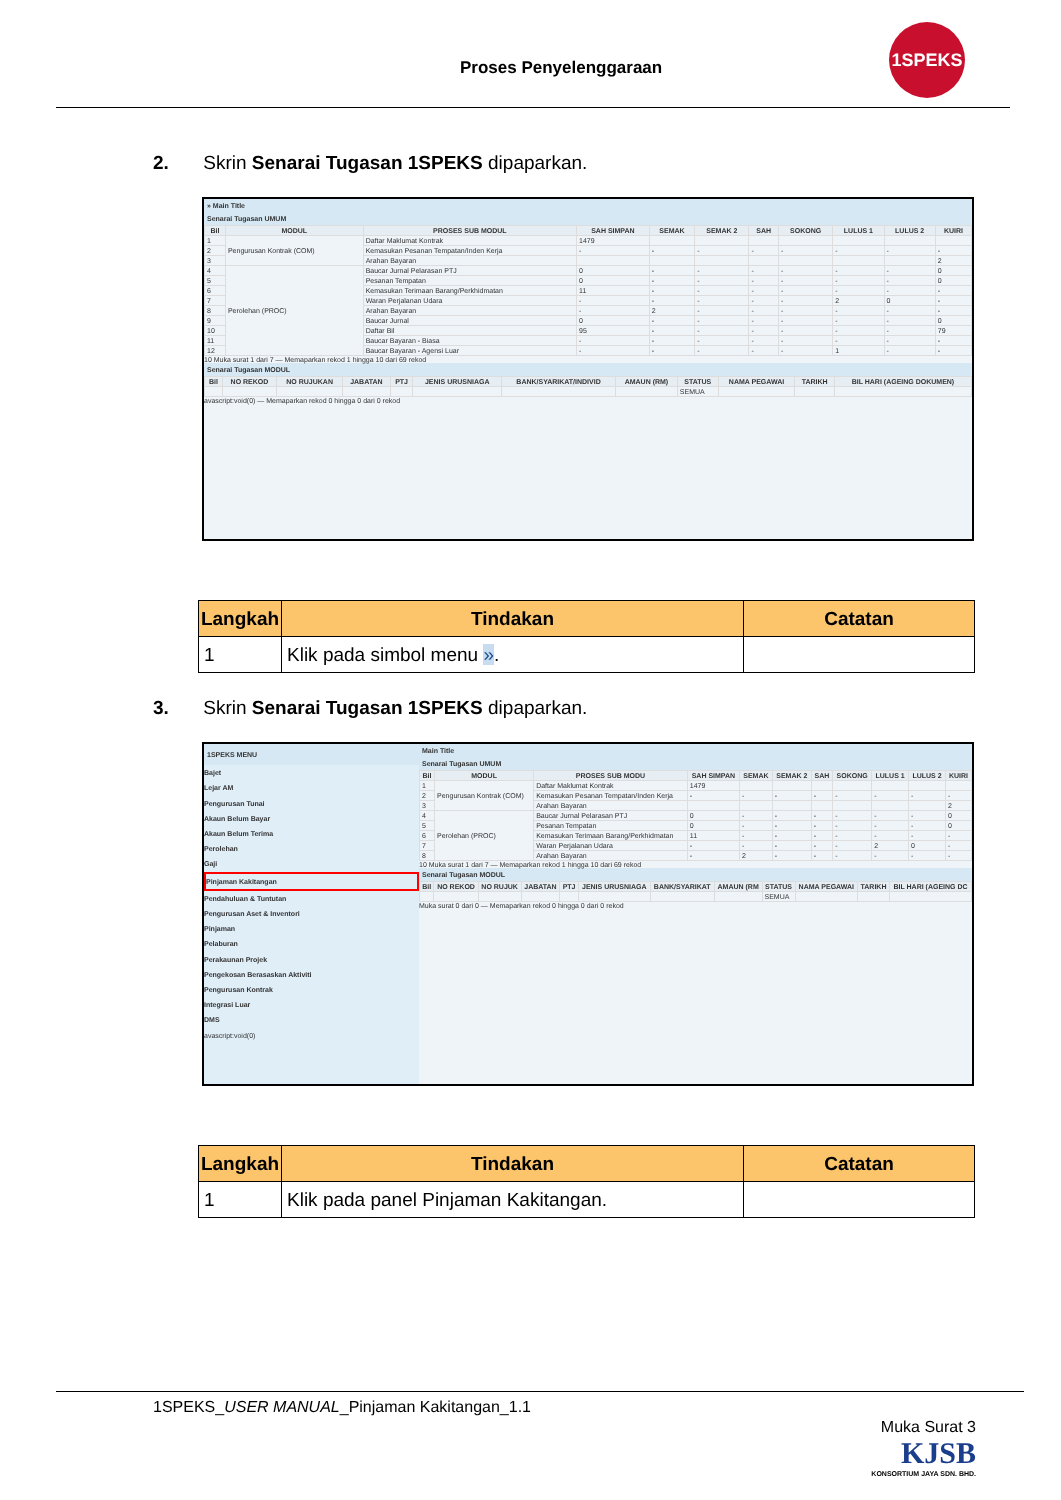Proses Penyelenggaraan
1SPEKS
2. Skrin Senarai Tugasan 1SPEKS dipaparkan.
» Main Title
Senarai Tugasan UMUM
| Bil | MODUL | PROSES SUB MODUL | SAH SIMPAN | SEMAK | SEMAK 2 | SAH | SOKONG | LULUS 1 | LULUS 2 | KUIRI |
| --- | --- | --- | --- | --- | --- | --- | --- | --- | --- | --- |
| 1 | Pengurusan Kontrak (COM) | Daftar Maklumat Kontrak | 1479 | | | | | | | |
| 2 | | Kemasukan Pesanan Tempatan/Inden Kerja | - | - | - | - | - | - | - | - |
| 3 | | Arahan Bayaran | | | | | | | | 2 |
| 4 | Perolehan (PROC) | Baucar Jurnal Pelarasan PTJ | 0 | - | - | - | - | - | - | 0 |
| 5 | | Pesanan Tempatan | 0 | - | - | - | - | - | - | 0 |
| 6 | | Kemasukan Terimaan Barang/Perkhidmatan | 11 | - | - | - | - | - | - | - |
| 7 | | Waran Perjalanan Udara | - | - | - | - | - | 2 | 0 | - |
| 8 | | Arahan Bayaran | - | 2 | - | - | - | - | - | - |
| 9 | | Baucar Jurnal | 0 | - | - | - | - | - | - | 0 |
| 10 | | Daftar Bil | 95 | - | - | - | - | - | - | 79 |
| 11 | | Baucar Bayaran - Biasa | - | - | - | - | - | - | - | - |
| 12 | | Baucar Bayaran - Agensi Luar | - | - | - | - | - | 1 | - | - |
10 Muka surat 1 dari 7 — Memaparkan rekod 1 hingga 10 dari 69 rekod
Senarai Tugasan MODUL
| Bil | NO REKOD | NO RUJUKAN | JABATAN | PTJ | JENIS URUSNIAGA | BANK/SYARIKAT/INDIVID | AMAUN (RM) | STATUS | NAMA PEGAWAI | TARIKH | BIL HARI (AGEING DOKUMEN) |
| --- | --- | --- | --- | --- | --- | --- | --- | --- | --- | --- | --- |
| | | | | | | | | SEMUA | | | |
avascript:void(0) — Memaparkan rekod 0 hingga 0 dari 0 rekod
| Langkah | Tindakan | Catatan |
| --- | --- | --- |
| 1 | Klik pada simbol menu » . | |
3. Skrin Senarai Tugasan 1SPEKS dipaparkan.
1SPEKS MENU
Bajet
Lejar AM
Pengurusan Tunai
Akaun Belum Bayar
Akaun Belum Terima
Perolehan
Gaji
Pinjaman Kakitangan
Pendahuluan & Tuntutan
Pengurusan Aset & Inventori
Pinjaman
Pelaburan
Perakaunan Projek
Pengekosan Berasaskan Aktiviti
Pengurusan Kontrak
Integrasi Luar
DMS
avascript:void(0)
Main Title
Senarai Tugasan UMUM
| Bil | MODUL | PROSES SUB MODU | SAH SIMPAN | SEMAK | SEMAK 2 | SAH | SOKONG | LULUS 1 | LULUS 2 | KUIRI |
| --- | --- | --- | --- | --- | --- | --- | --- | --- | --- | --- |
| 1 | Pengurusan Kontrak (COM) | Daftar Maklumat Kontrak | 1479 | | | | | | | |
| 2 | | Kemasukan Pesanan Tempatan/Inden Kerja | - | - | - | - | - | - | - | - |
| 3 | | Arahan Bayaran | | | | | | | | 2 |
| 4 | Perolehan (PROC) | Baucar Jurnal Pelarasan PTJ | 0 | - | - | - | - | - | - | 0 |
| 5 | | Pesanan Tempatan | 0 | - | - | - | - | - | - | 0 |
| 6 | | Kemasukan Terimaan Barang/Perkhidmatan | 11 | - | - | - | - | - | - | - |
| 7 | | Waran Perjalanan Udara | - | - | - | - | - | 2 | 0 | - |
| 8 | | Arahan Bayaran | - | 2 | - | - | - | - | - | - |
10 Muka surat 1 dari 7 — Memaparkan rekod 1 hingga 10 dari 69 rekod
Senarai Tugasan MODUL
| Bil | NO REKOD | NO RUJUK | JABATAN | PTJ | JENIS URUSNIAGA | BANK/SYARIKAT | AMAUN (RM | STATUS | NAMA PEGAWAI | TARIKH | BIL HARI (AGEING DC |
| --- | --- | --- | --- | --- | --- | --- | --- | --- | --- | --- | --- |
| | | | | | | | | SEMUA | | | |
Muka surat 0 dari 0 — Memaparkan rekod 0 hingga 0 dari 0 rekod
| Langkah | Tindakan | Catatan |
| --- | --- | --- |
| 1 | Klik pada panel Pinjaman Kakitangan. | |
1SPEKS_USER MANUAL_Pinjaman Kakitangan_1.1
Muka Surat 3
KJSB
KONSORTIUM JAYA SDN. BHD.